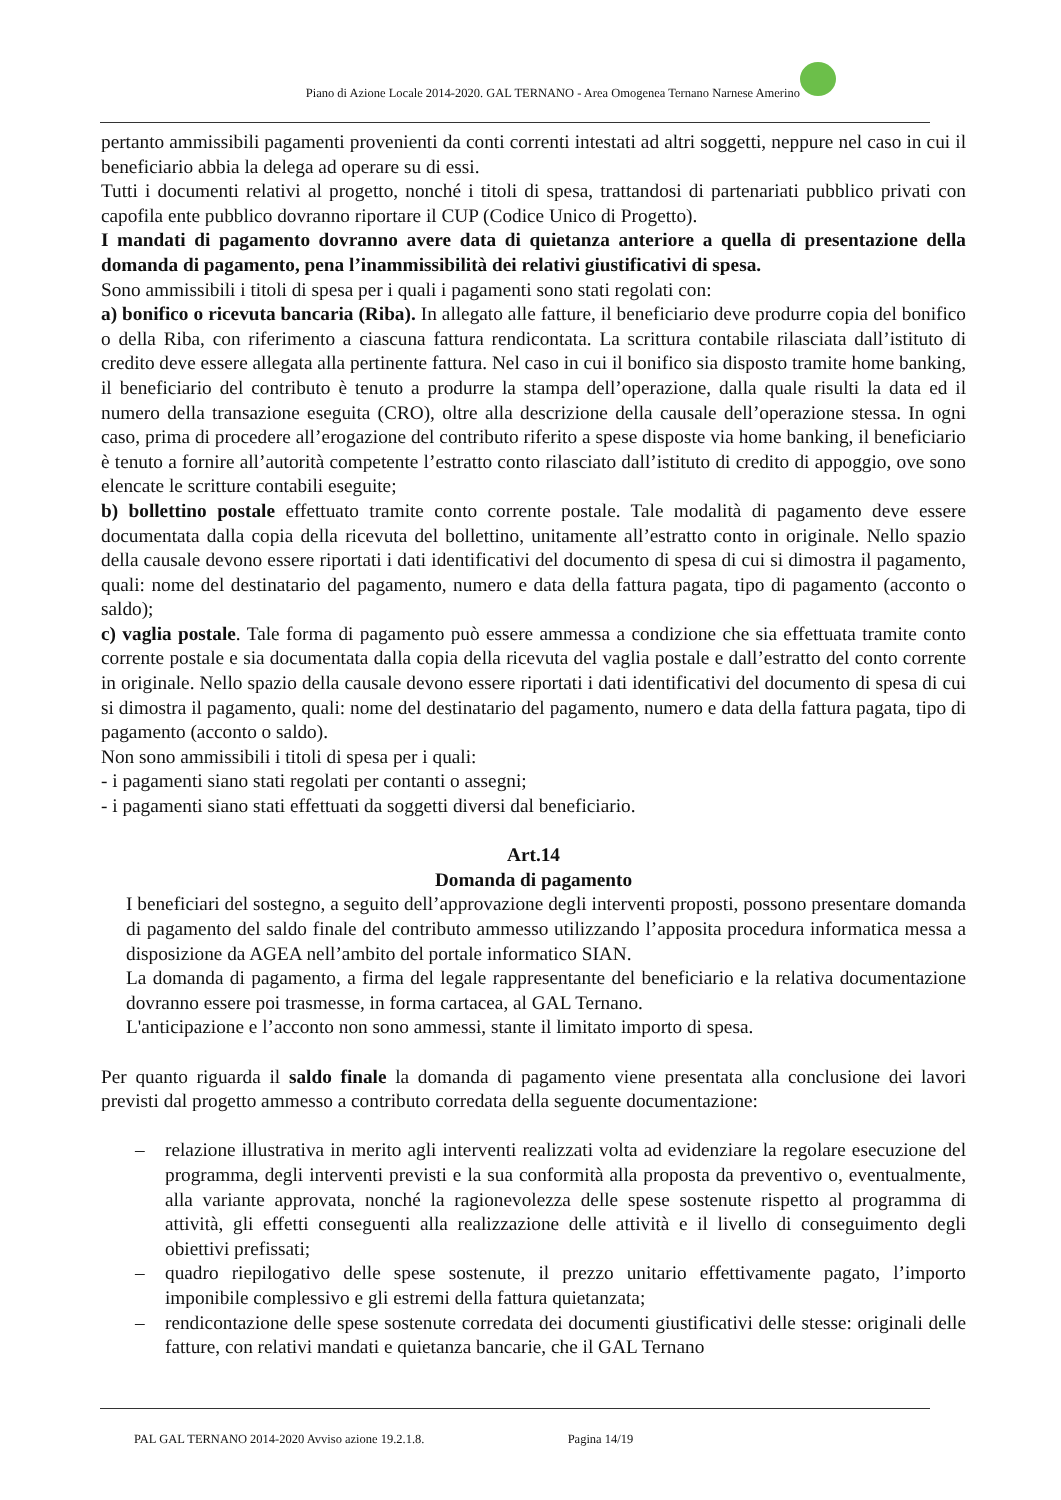Piano di Azione Locale 2014-2020. GAL TERNANO - Area Omogenea Ternano Narnese Amerino
pertanto ammissibili pagamenti provenienti da conti correnti intestati ad altri soggetti, neppure nel caso in cui il beneficiario abbia la delega ad operare su di essi.
Tutti i documenti relativi al progetto, nonché i titoli di spesa, trattandosi di partenariati pubblico privati con capofila ente pubblico dovranno riportare il CUP (Codice Unico di Progetto).
I mandati di pagamento dovranno avere data di quietanza anteriore a quella di presentazione della domanda di pagamento, pena l’inammissibilità dei relativi giustificativi di spesa.
Sono ammissibili i titoli di spesa per i quali i pagamenti sono stati regolati con:
a) bonifico o ricevuta bancaria (Riba). In allegato alle fatture, il beneficiario deve produrre copia del bonifico o della Riba, con riferimento a ciascuna fattura rendicontata. La scrittura contabile rilasciata dall’istituto di credito deve essere allegata alla pertinente fattura. Nel caso in cui il bonifico sia disposto tramite home banking, il beneficiario del contributo è tenuto a produrre la stampa dell’operazione, dalla quale risulti la data ed il numero della transazione eseguita (CRO), oltre alla descrizione della causale dell’operazione stessa. In ogni caso, prima di procedere all’erogazione del contributo riferito a spese disposte via home banking, il beneficiario è tenuto a fornire all’autorità competente l’estratto conto rilasciato dall’istituto di credito di appoggio, ove sono elencate le scritture contabili eseguite;
b) bollettino postale effettuato tramite conto corrente postale. Tale modalità di pagamento deve essere documentata dalla copia della ricevuta del bollettino, unitamente all’estratto conto in originale. Nello spazio della causale devono essere riportati i dati identificativi del documento di spesa di cui si dimostra il pagamento, quali: nome del destinatario del pagamento, numero e data della fattura pagata, tipo di pagamento (acconto o saldo);
c) vaglia postale. Tale forma di pagamento può essere ammessa a condizione che sia effettuata tramite conto corrente postale e sia documentata dalla copia della ricevuta del vaglia postale e dall’estratto del conto corrente in originale. Nello spazio della causale devono essere riportati i dati identificativi del documento di spesa di cui si dimostra il pagamento, quali: nome del destinatario del pagamento, numero e data della fattura pagata, tipo di pagamento (acconto o saldo).
Non sono ammissibili i titoli di spesa per i quali:
- i pagamenti siano stati regolati per contanti o assegni;
- i pagamenti siano stati effettuati da soggetti diversi dal beneficiario.
Art.14
Domanda di pagamento
I beneficiari del sostegno, a seguito dell’approvazione degli interventi proposti, possono presentare domanda di pagamento del saldo finale del contributo ammesso utilizzando l’apposita procedura informatica messa a disposizione da AGEA nell’ambito del portale informatico SIAN.
La domanda di pagamento, a firma del legale rappresentante del beneficiario e la relativa documentazione dovranno essere poi trasmesse, in forma cartacea, al GAL Ternano.
L'anticipazione e l’acconto non sono ammessi, stante il limitato importo di spesa.
Per quanto riguarda il saldo finale la domanda di pagamento viene presentata alla conclusione dei lavori previsti dal progetto ammesso a contributo corredata della seguente documentazione:
– relazione illustrativa in merito agli interventi realizzati volta ad evidenziare la regolare esecuzione del programma, degli interventi previsti e la sua conformità alla proposta da preventivo o, eventualmente, alla variante approvata, nonché la ragionevolezza delle spese sostenute rispetto al programma di attività, gli effetti conseguenti alla realizzazione delle attività e il livello di conseguimento degli obiettivi prefissati;
– quadro riepilogativo delle spese sostenute, il prezzo unitario effettivamente pagato, l’importo imponibile complessivo e gli estremi della fattura quietanzata;
– rendicontazione delle spese sostenute corredata dei documenti giustificativi delle stesse: originali delle fatture, con relativi mandati e quietanza bancarie, che il GAL Ternano
PAL GAL TERNANO 2014-2020 Avviso azione 19.2.1.8. Pagina 14/19